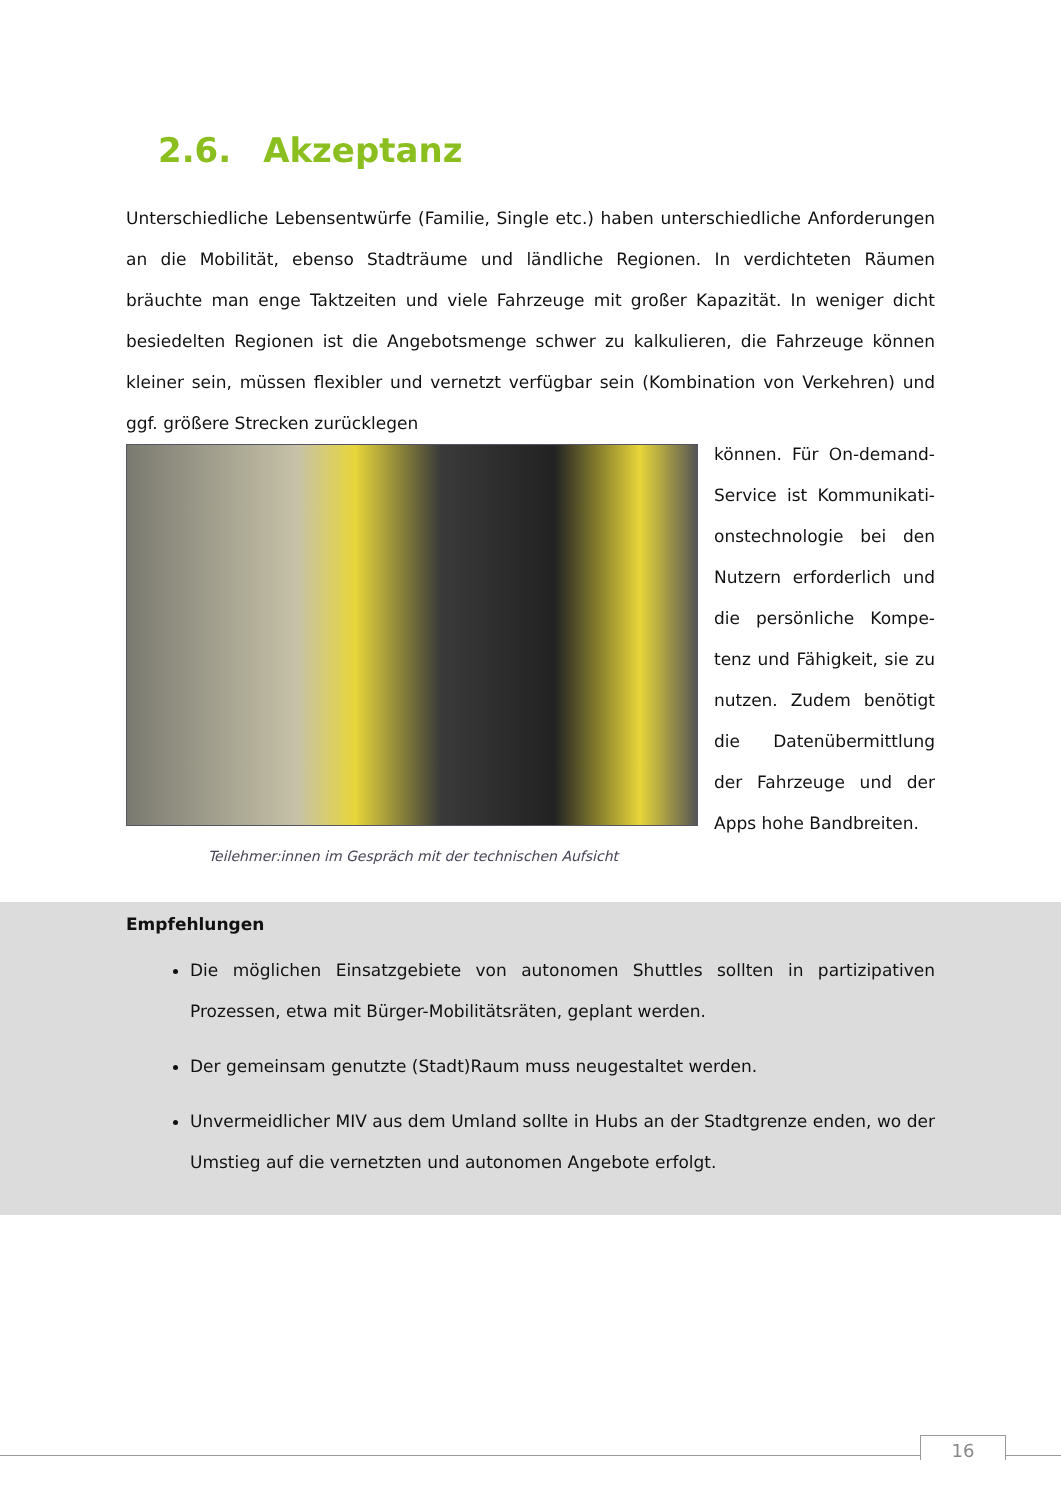2.6. Akzeptanz
Unterschiedliche Lebensentwürfe (Familie, Single etc.) haben unterschiedliche Anforderungen an die Mobilität, ebenso Stadträume und ländliche Regionen. In verdichteten Räumen bräuchte man enge Taktzeiten und viele Fahrzeuge mit großer Kapazität. In weniger dicht besiedelten Regionen ist die Angebotsmenge schwer zu kalkulieren, die Fahrzeuge können kleiner sein, müssen flexibler und vernetzt verfügbar sein (Kombination von Verkehren) und ggf. größere Strecken zurücklegen
Teilehmer:innen im Gespräch mit der technischen Aufsicht
können. Für On-demand-Service ist Kommunikati-onstechnologie bei den Nutzern erforderlich und die persönliche Kompe-tenz und Fähigkeit, sie zu nutzen. Zudem benötigt die Datenübermittlung der Fahrzeuge und der Apps hohe Bandbreiten.
Empfehlungen
Die möglichen Einsatzgebiete von autonomen Shuttles sollten in partizipativen Prozessen, etwa mit Bürger-Mobilitätsräten, geplant werden.
Der gemeinsam genutzte (Stadt)Raum muss neugestaltet werden.
Unvermeidlicher MIV aus dem Umland sollte in Hubs an der Stadtgrenze enden, wo der Umstieg auf die vernetzten und autonomen Angebote erfolgt.
16